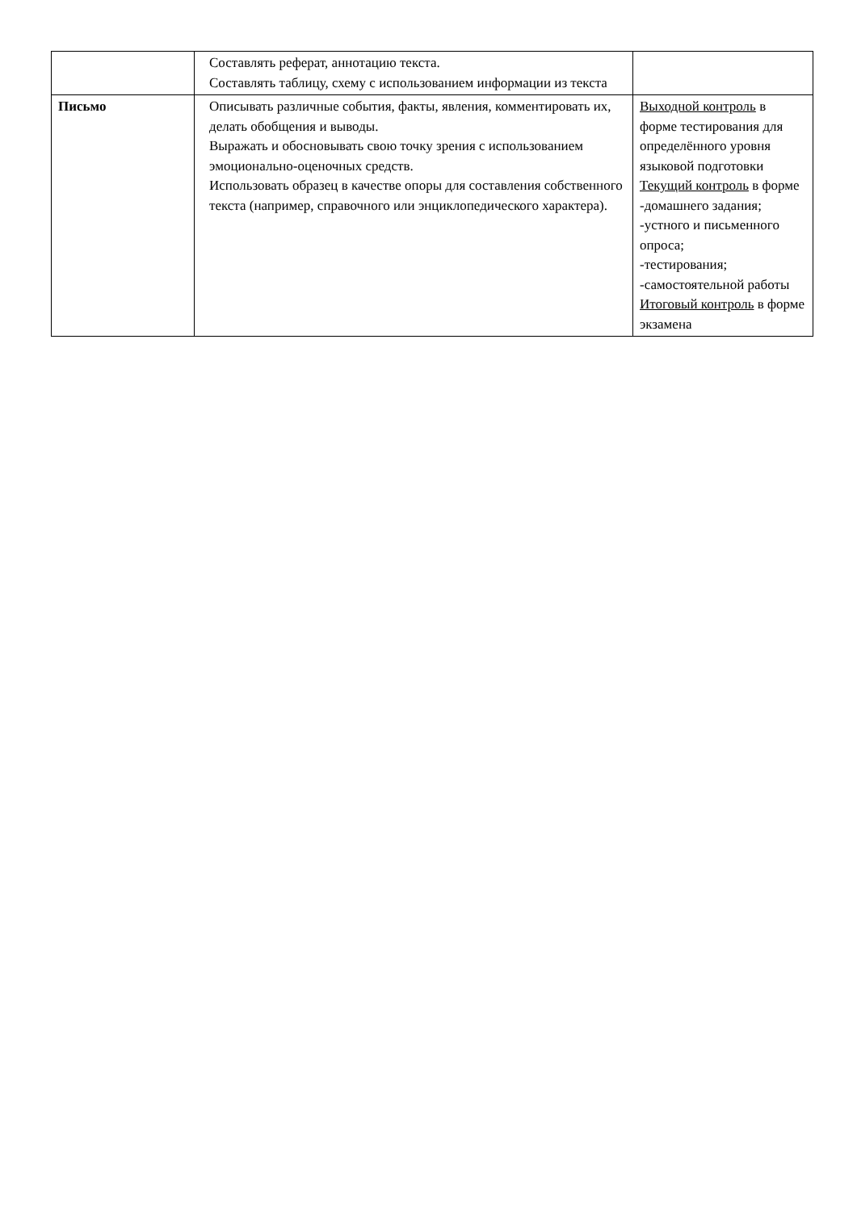| | Составлять реферат, аннотацию текста. Составлять таблицу, схему с использованием информации из текста | |
| Письмо | Описывать различные события, факты, явления, комментировать их, делать обобщения и выводы. Выражать и обосновывать свою точку зрения с использованием эмоционально-оценочных средств. Использовать образец в качестве опоры для составления собственного текста (например, справочного или энциклопедического характера). | Выходной контроль в форме тестирования для определённого уровня языковой подготовки Текущий контроль в форме -домашнего задания; -устного и письменного опроса; -тестирования; -самостоятельной работы Итоговый контроль в форме экзамена |